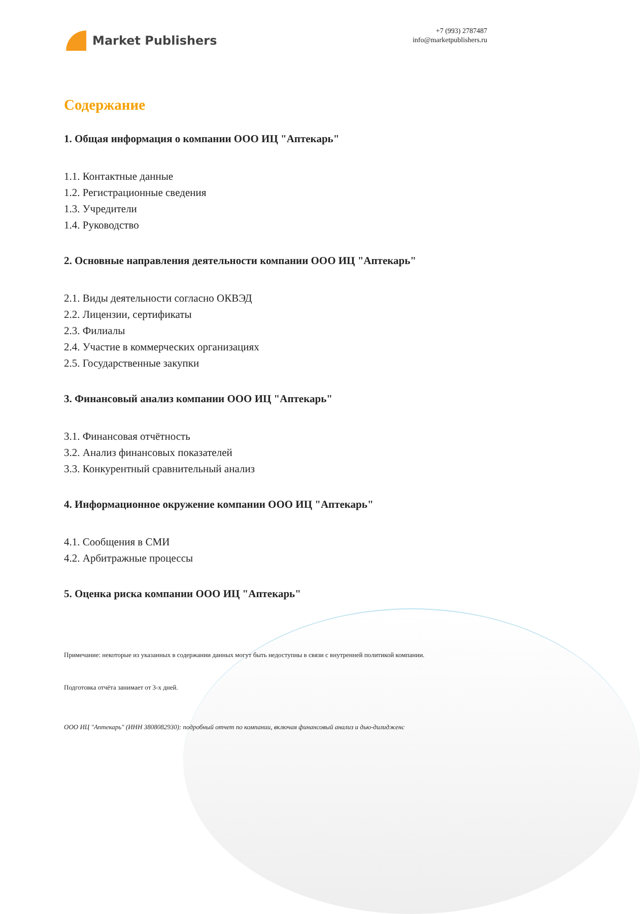Market Publishers
+7 (993) 2787487
info@marketpublishers.ru
Содержание
1. Общая информация о компании ООО ИЦ "Аптекарь"
1.1. Контактные данные
1.2. Регистрационные сведения
1.3. Учредители
1.4. Руководство
2. Основные направления деятельности компании ООО ИЦ "Аптекарь"
2.1. Виды деятельности согласно ОКВЭД
2.2. Лицензии, сертификаты
2.3. Филиалы
2.4. Участие в коммерческих организациях
2.5. Государственные закупки
3. Финансовый анализ компании ООО ИЦ "Аптекарь"
3.1. Финансовая отчётность
3.2. Анализ финансовых показателей
3.3. Конкурентный сравнительный анализ
4. Информационное окружение компании ООО ИЦ "Аптекарь"
4.1. Сообщения в СМИ
4.2. Арбитражные процессы
5. Оценка риска компании ООО ИЦ "Аптекарь"
Примечание: некоторые из указанных в содержании данных могут быть недоступны в связи с внутренней политикой компании.
Подготовка отчёта занимает от 3-х дней.
ООО ИЦ "Аптекарь" (ИНН 3808082930): подробный отчет по компании, включая финансовый анализ и дью-дилидженс